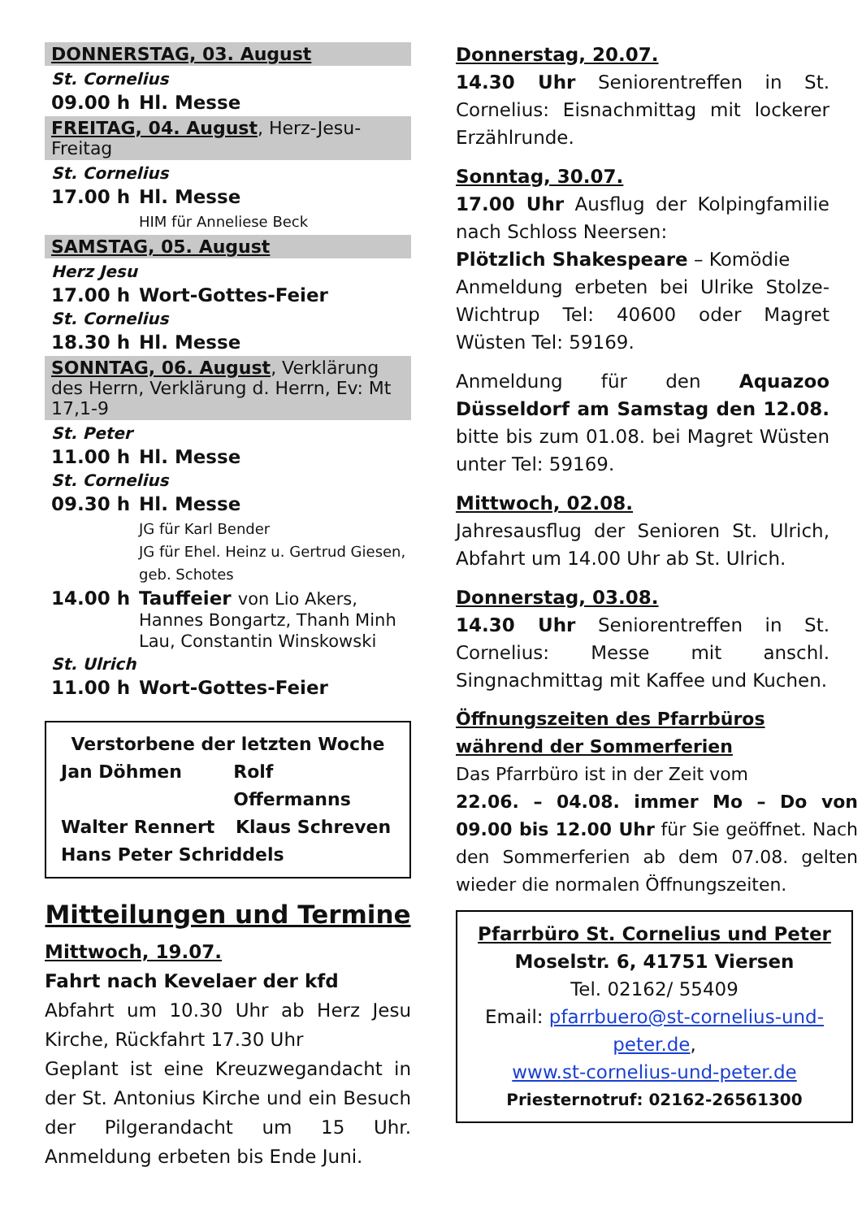DONNERSTAG, 03. August
St. Cornelius
09.00 h Hl. Messe
FREITAG, 04. August, Herz-Jesu-Freitag
St. Cornelius
17.00 h Hl. Messe
HIM für Anneliese Beck
SAMSTAG, 05. August
Herz Jesu
17.00 h Wort-Gottes-Feier
St. Cornelius
18.30 h Hl. Messe
SONNTAG, 06. August, Verklärung des Herrn, Verklärung d. Herrn, Ev: Mt 17,1-9
St. Peter
11.00 h Hl. Messe
St. Cornelius
09.30 h Hl. Messe
JG für Karl Bender
JG für Ehel. Heinz u. Gertrud Giesen, geb. Schotes
14.00 h Tauffeier von Lio Akers, Hannes Bongartz, Thanh Minh Lau, Constantin Winskowski
St. Ulrich
11.00 h Wort-Gottes-Feier
Verstorbene der letzten Woche
Jan Döhmen Rolf Offermanns
Walter Rennert Klaus Schreven
Hans Peter Schriddels
Mitteilungen und Termine
Mittwoch, 19.07.
Fahrt nach Kevelaer der kfd
Abfahrt um 10.30 Uhr ab Herz Jesu Kirche, Rückfahrt 17.30 Uhr
Geplant ist eine Kreuzwegandacht in der St. Antonius Kirche und ein Besuch der Pilgerandacht um 15 Uhr. Anmeldung erbeten bis Ende Juni.
Donnerstag, 20.07.
14.30 Uhr Seniorentreffen in St. Cornelius: Eisnachmittag mit lockerer Erzählrunde.
Sonntag, 30.07.
17.00 Uhr Ausflug der Kolpingfamilie nach Schloss Neersen:
Plötzlich Shakespeare – Komödie
Anmeldung erbeten bei Ulrike Stolze-Wichtrup Tel: 40600 oder Magret Wüsten Tel: 59169.
Anmeldung für den Aquazoo Düsseldorf am Samstag den 12.08. bitte bis zum 01.08. bei Magret Wüsten unter Tel: 59169.
Mittwoch, 02.08.
Jahresausflug der Senioren St. Ulrich, Abfahrt um 14.00 Uhr ab St. Ulrich.
Donnerstag, 03.08.
14.30 Uhr Seniorentreffen in St. Cornelius: Messe mit anschl. Singnachmittag mit Kaffee und Kuchen.
Öffnungszeiten des Pfarrbüros während der Sommerferien
Das Pfarrbüro ist in der Zeit vom
22.06. – 04.08. immer Mo – Do von 09.00 bis 12.00 Uhr für Sie geöffnet. Nach den Sommerferien ab dem 07.08. gelten wieder die normalen Öffnungszeiten.
Pfarrbüro St. Cornelius und Peter
Moselstr. 6, 41751 Viersen
Tel. 02162/ 55409
Email: pfarrbuero@st-cornelius-und-peter.de,
www.st-cornelius-und-peter.de
Priesternotruf: 02162-26561300